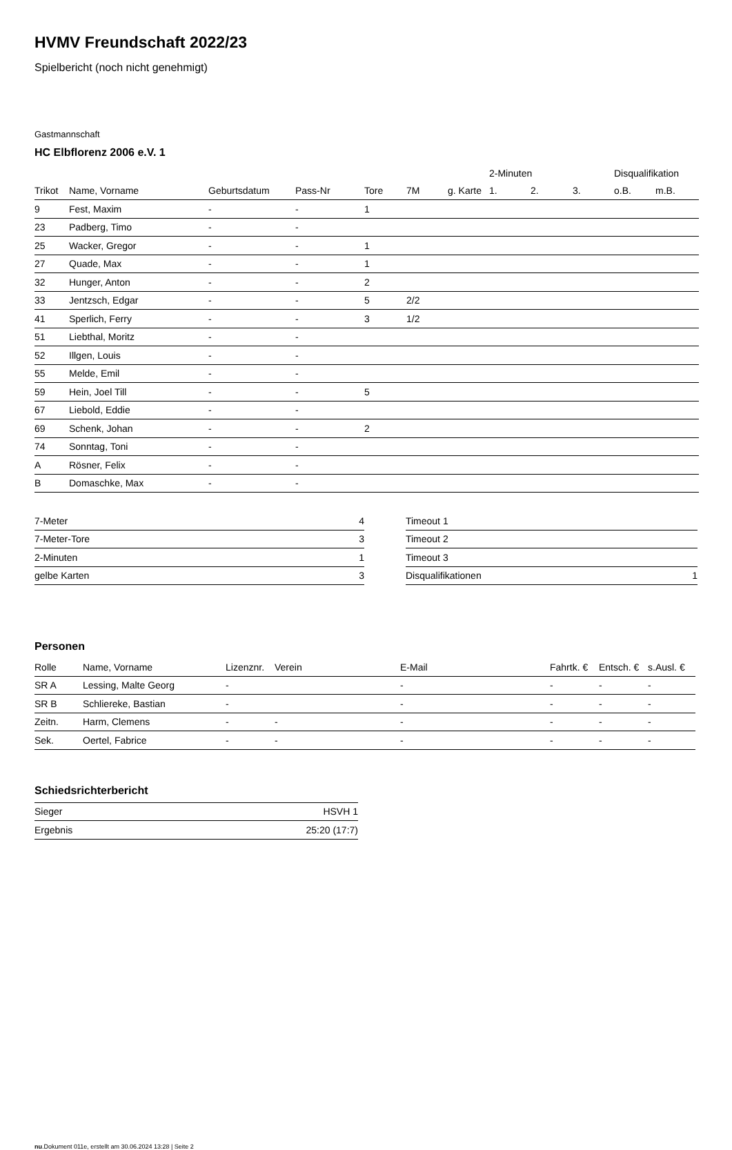HVMV Freundschaft 2022/23
Spielbericht (noch nicht genehmigt)
Gastmannschaft
HC Elbflorenz 2006 e.V. 1
| | | | | | | | 2-Minuten | | | Disqualifikation | |
| --- | --- | --- | --- | --- | --- | --- | --- | --- | --- | --- | --- |
| Trikot | Name, Vorname | Geburtsdatum | Pass-Nr | Tore | 7M | g. Karte | 1. | 2. | 3. | o.B. | m.B. |
| 9 | Fest, Maxim | - | - | 1 | | | | | | | |
| 23 | Padberg, Timo | - | - | | | | | | | | |
| 25 | Wacker, Gregor | - | - | 1 | | | | | | | |
| 27 | Quade, Max | - | - | 1 | | | | | | | |
| 32 | Hunger, Anton | - | - | 2 | | | | | | | |
| 33 | Jentzsch, Edgar | - | - | 5 | 2/2 | | | | | | |
| 41 | Sperlich, Ferry | - | - | 3 | 1/2 | | | | | | |
| 51 | Liebthal, Moritz | - | - | | | | | | | | |
| 52 | Illgen, Louis | - | - | | | | | | | | |
| 55 | Melde, Emil | - | - | | | | | | | | |
| 59 | Hein, Joel Till | - | - | 5 | | | | | | | |
| 67 | Liebold, Eddie | - | - | | | | | | | | |
| 69 | Schenk, Johan | - | - | 2 | | | | | | | |
| 74 | Sonntag, Toni | - | - | | | | | | | | |
| A | Rösner, Felix | - | - | | | | | | | | |
| B | Domaschke, Max | - | - | | | | | | | | |
| 7-Meter | 4 |
| 7-Meter-Tore | 3 |
| 2-Minuten | 1 |
| gelbe Karten | 3 |
| Timeout 1 | |
| Timeout 2 | |
| Timeout 3 | |
| Disqualifikationen | 1 |
Personen
| Rolle | Name, Vorname | Lizenznr. | Verein | E-Mail | Fahrtk. € | Entsch. € | s.Ausl. € |
| --- | --- | --- | --- | --- | --- | --- | --- |
| SR A | Lessing, Malte Georg | - | | - | - | - | - |
| SR B | Schliereke, Bastian | - | | - | - | - | - |
| Zeitn. | Harm, Clemens | - | - | - | - | - | - |
| Sek. | Oertel, Fabrice | - | - | - | - | - | - |
Schiedsrichterbericht
| Sieger | HSVH 1 |
| Ergebnis | 25:20 (17:7) |
nu.Dokument 011e, erstellt am 30.06.2024 13:28 | Seite 2